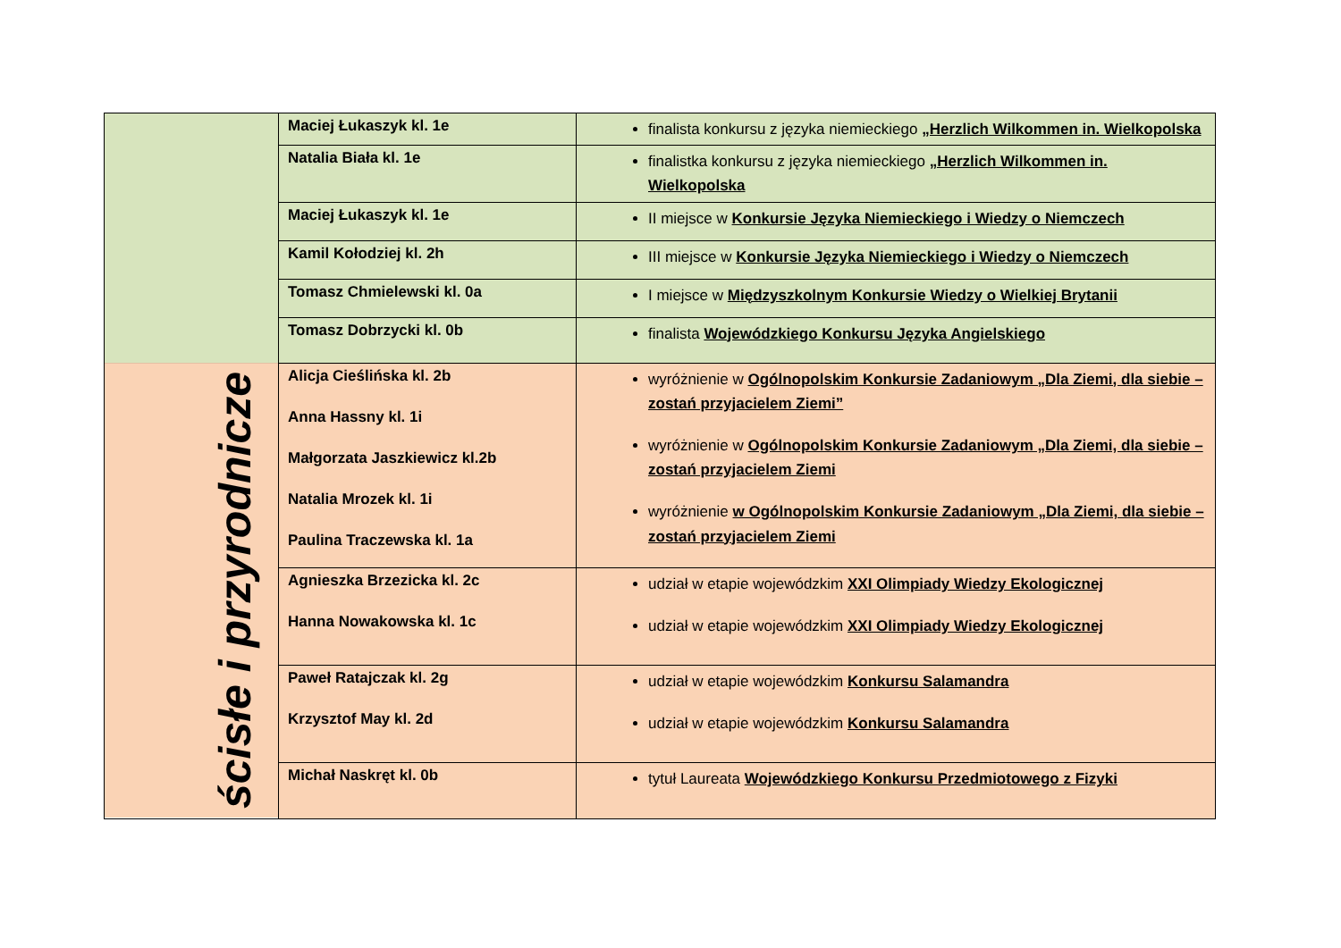| | Maciej Łukaszyk kl. 1e | finalista konkursu z języka niemieckiego „Herzlich Wilkommen in. Wielkopolska |
| | Natalia Biała kl. 1e | finalistka konkursu z języka niemieckiego „Herzlich Wilkommen in. Wielkopolska |
| | Maciej Łukaszyk kl. 1e | II miejsce w Konkursie Języka Niemieckiego i Wiedzy o Niemczech |
| | Kamil Kołodziej kl. 2h | III miejsce w Konkursie Języka Niemieckiego i Wiedzy o Niemczech |
| | Tomasz Chmielewski kl. 0a | I miejsce w Międzyszkolnym Konkursie Wiedzy o Wielkiej Brytanii |
| | Tomasz Dobrzycki kl. 0b | finalista Wojewódzkiego Konkursu Języka Angielskiego |
| ścisłe i przyrodnicze | Alicja Cieślińska kl. 2b Anna Hassny kl. 1i Małgorzata Jaszkiewicz kl.2b Natalia Mrozek kl. 1i Paulina Traczewska kl. 1a | wyróżnienie w Ogólnopolskim Konkursie Zadaniowym „Dla Ziemi, dla siebie – zostań przyjacielem Ziemi” wyróżnienie w Ogólnopolskim Konkursie Zadaniowym „Dla Ziemi, dla siebie – zostań przyjacielem Ziemi wyróżnienie w Ogólnopolskim Konkursie Zadaniowym „Dla Ziemi, dla siebie – zostań przyjacielem Ziemi |
| | Agnieszka Brzezicka kl. 2c Hanna Nowakowska kl. 1c | udział w etapie wojewódzkim XXI Olimpiady Wiedzy Ekologicznej udział w etapie wojewódzkim XXI Olimpiady Wiedzy Ekologicznej |
| | Paweł Ratajczak kl. 2g Krzysztof May kl. 2d | udział w etapie wojewódzkim Konkursu Salamandra udział w etapie wojewódzkim Konkursu Salamandra |
| | Michał Naskręt kl. 0b | tytuł Laureata Wojewódzkiego Konkursu Przedmiotowego z Fizyki |